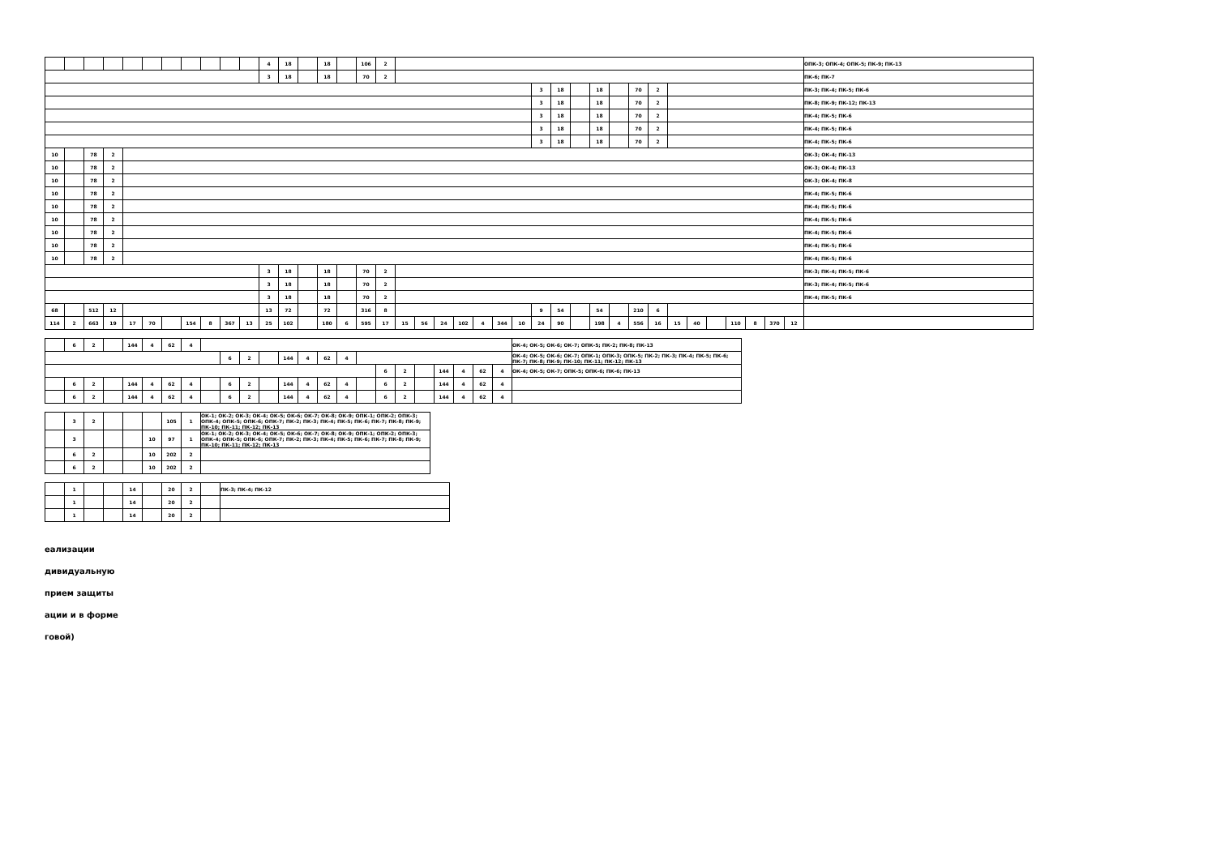| | | | | | | | | | | | 4 | 18 | | 18 | | 106 | 2 | | | | | | | | | | | | | | | | | | | | | | ОПК-3; ОПК-4; ОПК-5; ПК-9; ПК-13 |
| | | | | | | | | | | | 3 | 18 | | 18 | | 70 | 2 | | | | | | | | | | | | | | | | | | | | | | ПК-6; ПК-7 |
| | | | | | | | | | | | | | | | | | | | | | | | | | 3 | 18 | | 18 | | 70 | 2 | | | | | | | | ПК-3; ПК-4; ПК-5; ПК-6 |
| | | | | | | | | | | | | | | | | | | | | | | | | | 3 | 18 | | 18 | | 70 | 2 | | | | | | | | ПК-8; ПК-9; ПК-12; ПК-13 |
| | | | | | | | | | | | | | | | | | | | | | | | | | 3 | 18 | | 18 | | 70 | 2 | | | | | | | | ПК-4; ПК-5; ПК-6 |
| | | | | | | | | | | | | | | | | | | | | | | | | | 3 | 18 | | 18 | | 70 | 2 | | | | | | | | ПК-4; ПК-5; ПК-6 |
| | | | | | | | | | | | | | | | | | | | | | | | | | 3 | 18 | | 18 | | 70 | 2 | | | | | | | | ПК-4; ПК-5; ПК-6 |
| 10 | | 78 | 2 | | | | | | | | | | | | | | | | | | | | | | | | | | | | | | | | | | | | ОК-3; ОК-4; ПК-13 |
| 10 | | 78 | 2 | | | | | | | | | | | | | | | | | | | | | | | | | | | | | | | | | | | | ОК-3; ОК-4; ПК-13 |
| 10 | | 78 | 2 | | | | | | | | | | | | | | | | | | | | | | | | | | | | | | | | | | | | ОК-3; ОК-4; ПК-8 |
| 10 | | 78 | 2 | | | | | | | | | | | | | | | | | | | | | | | | | | | | | | | | | | | | ПК-4; ПК-5; ПК-6 |
| 10 | | 78 | 2 | | | | | | | | | | | | | | | | | | | | | | | | | | | | | | | | | | | | ПК-4; ПК-5; ПК-6 |
| 10 | | 78 | 2 | | | | | | | | | | | | | | | | | | | | | | | | | | | | | | | | | | | | ПК-4; ПК-5; ПК-6 |
| 10 | | 78 | 2 | | | | | | | | | | | | | | | | | | | | | | | | | | | | | | | | | | | | ПК-4; ПК-5; ПК-6 |
| 10 | | 78 | 2 | | | | | | | | | | | | | | | | | | | | | | | | | | | | | | | | | | | | ПК-4; ПК-5; ПК-6 |
| 10 | | 78 | 2 | | | | | | | | | | | | | | | | | | | | | | | | | | | | | | | | | | | | ПК-4; ПК-5; ПК-6 |
| | | | | | | | | | | | 3 | 18 | | 18 | | 70 | 2 | | | | | | | | | | | | | | | | | | | | | | ПК-3; ПК-4; ПК-5; ПК-6 |
| | | | | | | | | | | | 3 | 18 | | 18 | | 70 | 2 | | | | | | | | | | | | | | | | | | | | | | ПК-3; ПК-4; ПК-5; ПК-6 |
| | | | | | | | | | | | 3 | 18 | | 18 | | 70 | 2 | | | | | | | | | | | | | | | | | | | | | | ПК-4; ПК-5; ПК-6 |
| 68 | | 512 | 12 | | | | | | | | 13 | 72 | | 72 | | 316 | 8 | | | | | | | | 9 | 54 | | 54 | | 210 | 6 | | | | | | | | |
| 114 | 2 | 663 | 19 | 17 | 70 | | 154 | 8 | 367 | 13 | 25 | 102 | | 180 | 6 | 595 | 17 | 15 | 56 | 24 | 102 | 4 | 344 | 10 | 24 | 90 | | 198 | 4 | 556 | 16 | 15 | 40 | | 110 | 8 | 370 | 12 | |
| | 6 | 2 | | 144 | 4 | 62 | 4 | | | | | | | | | | | | | | | | | ОК-4; ОК-5; ОК-6; ОК-7; ОПК-5; ПК-2; ПК-8; ПК-13 |
| | | | | | | | | | 6 | 2 | | 144 | 4 | 62 | 4 | | | | | | | | | ОК-4; ОК-5; ОК-6; ОК-7; ОПК-1; ОПК-3; ОПК-5; ПК-2; ПК-3; ПК-4; ПК-5; ПК-6; ПК-7; ПК-8; ПК-9; ПК-10; ПК-11; ПК-12; ПК-13 |
| | | | | | | | | | | | | | | | | | 6 | 2 | | 144 | 4 | 62 | 4 | ОК-4; ОК-5; ОК-7; ОПК-5; ОПК-6; ПК-6; ПК-13 |
| | 6 | 2 | | 144 | 4 | 62 | 4 | | 6 | 2 | | 144 | 4 | 62 | 4 | | 6 | 2 | | 144 | 4 | 62 | 4 | |
| | 6 | 2 | | 144 | 4 | 62 | 4 | | 6 | 2 | | 144 | 4 | 62 | 4 | | 6 | 2 | | 144 | 4 | 62 | 4 | |
| | 3 | 2 | | | | 105 | 1 | ОК-1; ОК-2; ОК-3; ОК-4; ОК-5; ОК-6; ОК-7; ОК-8; ОК-9; ОПК-1; ОПК-2; ОПК-3; ОПК-4; ОПК-5; ОПК-6; ОПК-7; ПК-2; ПК-3; ПК-4; ПК-5; ПК-6; ПК-7; ПК-8; ПК-9; ПК-10; ПК-11; ПК-12; ПК-13 |
| | 3 | | | | 10 | 97 | 1 | ОК-1; ОК-2; ОК-3; ОК-4; ОК-5; ОК-6; ОК-7; ОК-8; ОК-9; ОПК-1; ОПК-2; ОПК-3; ОПК-4; ОПК-5; ОПК-6; ОПК-7; ПК-2; ПК-3; ПК-4; ПК-5; ПК-6; ПК-7; ПК-8; ПК-9; ПК-10; ПК-11; ПК-12; ПК-13 |
| | 6 | 2 | | | 10 | 202 | 2 | |
| | 6 | 2 | | | 10 | 202 | 2 | |
| | 1 | | | 14 | | 20 | 2 | | ПК-3; ПК-4; ПК-12 |
| | 1 | | | 14 | | 20 | 2 | | |
| | 1 | | | 14 | | 20 | 2 | | |
еализации
дивидуальную
прием защиты
ации и в форме
говой)